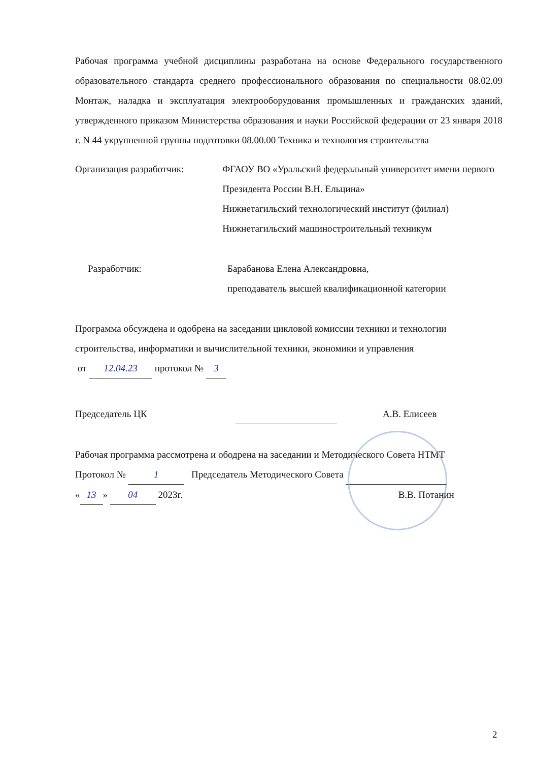Рабочая программа учебной дисциплины разработана на основе Федерального государственного образовательного стандарта среднего профессионального образования по специальности 08.02.09 Монтаж, наладка и эксплуатация электрооборудования промышленных и гражданских зданий, утвержденного приказом Министерства образования и науки Российской федерации от 23 января 2018 г. N 44 укрупненной группы подготовки 08.00.00 Техника и технология строительства
Организация разработчик: ФГАОУ ВО «Уральский федеральный университет имени первого Президента России В.Н. Ельцина»
Нижнетагильский технологический институт (филиал)
Нижнетагильский машиностроительный техникум
Разработчик: Барабанова Елена Александровна,
преподаватель высшей квалификационной категории
Программа обсуждена и одобрена на заседании цикловой комиссии техники и технологии строительства, информатики и вычислительной техники, экономики и управления
от 12.04.23 протокол № 3
Председатель ЦК А.В. Елисеев
Рабочая программа рассмотрена и ободрена на заседании и Методического Совета НТМТ
Протокол № 1 Председатель Методического Совета
« 13 » 04 2023г. В.В. Потанин
2